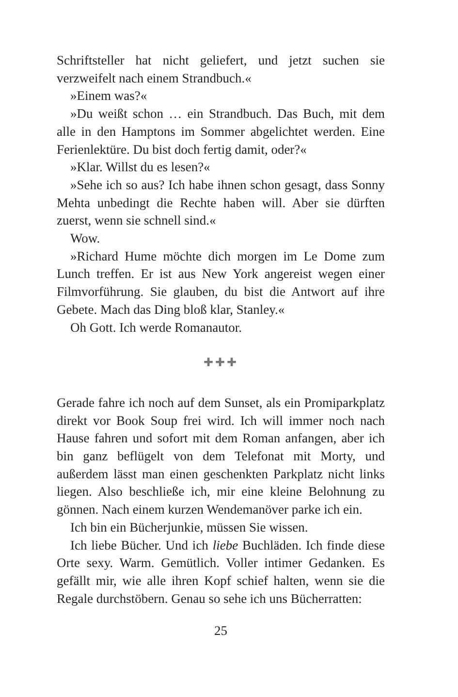Schriftsteller hat nicht geliefert, und jetzt suchen sie verzweifelt nach einem Strandbuch.«
»Einem was?«
»Du weißt schon … ein Strandbuch. Das Buch, mit dem alle in den Hamptons im Sommer abgelichtet werden. Eine Ferienlektüre. Du bist doch fertig damit, oder?«
»Klar. Willst du es lesen?«
»Sehe ich so aus? Ich habe ihnen schon gesagt, dass Sonny Mehta unbedingt die Rechte haben will. Aber sie dürften zuerst, wenn sie schnell sind.«
Wow.
»Richard Hume möchte dich morgen im Le Dome zum Lunch treffen. Er ist aus New York angereist wegen einer Filmvorführung. Sie glauben, du bist die Antwort auf ihre Gebete. Mach das Ding bloß klar, Stanley.«
Oh Gott. Ich werde Romanautor.
✚✚✚
Gerade fahre ich noch auf dem Sunset, als ein Promiparkplatz direkt vor Book Soup frei wird. Ich will immer noch nach Hause fahren und sofort mit dem Roman anfangen, aber ich bin ganz beflügelt von dem Telefonat mit Morty, und außerdem lässt man einen geschenkten Parkplatz nicht links liegen. Also beschließe ich, mir eine kleine Belohnung zu gönnen. Nach einem kurzen Wendemanöver parke ich ein.
Ich bin ein Bücherjunkie, müssen Sie wissen.
Ich liebe Bücher. Und ich liebe Buchläden. Ich finde diese Orte sexy. Warm. Gemütlich. Voller intimer Gedanken. Es gefällt mir, wie alle ihren Kopf schief halten, wenn sie die Regale durchstöbern. Genau so sehe ich uns Bücherratten:
25